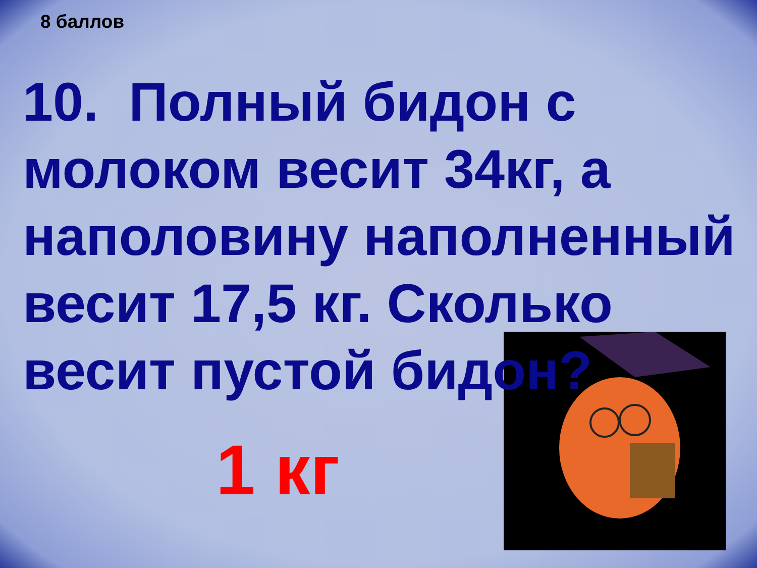8 баллов
10. Полный бидон с молоком весит 34кг, а наполовину наполненный весит 17,5 кг. Сколько весит пустой бидон?
1 кг